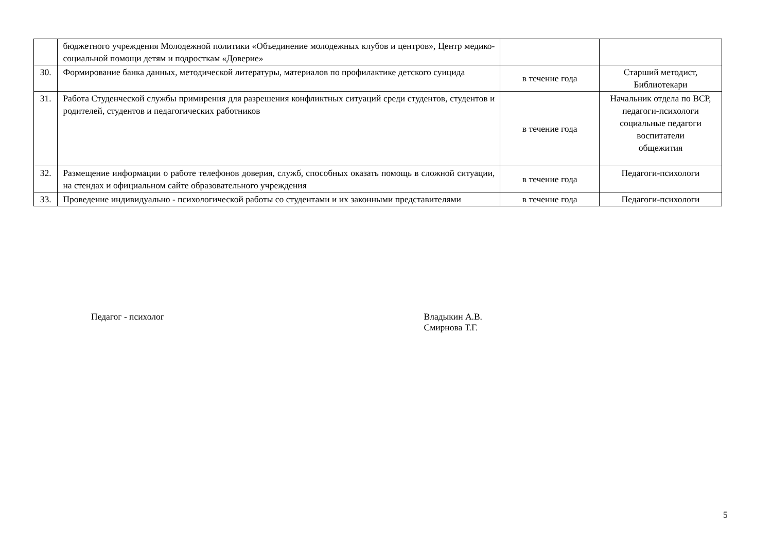| | бюджетного учреждения Молодежной политики «Объединение молодежных клубов и центров», Центр медико-социальной помощи детям и подросткам «Доверие» | | |
| 30. | Формирование банка данных, методической литературы, материалов по профилактике детского суицида | в течение года | Старший методист, Библиотекари |
| 31. | Работа Студенческой службы примирения для разрешения конфликтных ситуаций среди студентов, студентов и родителей, студентов и педагогических работников | в течение года | Начальник отдела по ВСР, педагоги-психологи социальные педагоги воспитатели общежития |
| 32. | Размещение информации о работе телефонов доверия, служб, способных оказать помощь в сложной ситуации, на стендах и официальном сайте образовательного учреждения | в течение года | Педагоги-психологи |
| 33. | Проведение индивидуально - психологической работы со студентами и их законными представителями | в течение года | Педагоги-психологи |
Педагог - психолог Владыкин А.В.
Смирнова Т.Г.
5